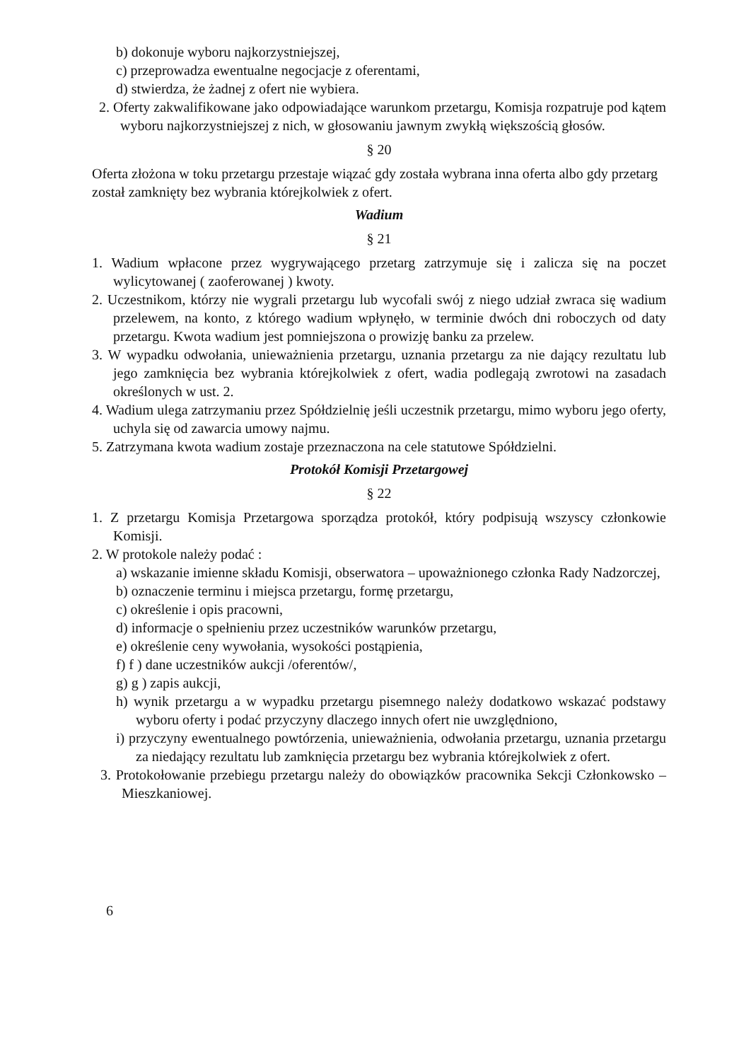b) dokonuje wyboru najkorzystniejszej,
c) przeprowadza ewentualne negocjacje z oferentami,
d) stwierdza, że żadnej z ofert nie wybiera.
2. Oferty zakwalifikowane jako odpowiadające warunkom przetargu, Komisja rozpatruje pod kątem wyboru najkorzystniejszej z nich, w głosowaniu jawnym zwykłą większością głosów.
§ 20
Oferta złożona w toku przetargu przestaje wiązać gdy została wybrana inna oferta albo gdy przetarg został zamknięty bez wybrania którejkolwiek z ofert.
Wadium
§ 21
1. Wadium wpłacone przez wygrywającego przetarg zatrzymuje się i zalicza się na poczet wylicytowanej ( zaoferowanej ) kwoty.
2. Uczestnikom, którzy nie wygrali przetargu lub wycofali swój z niego udział zwraca się wadium przelewem, na konto, z którego wadium wpłynęło, w terminie dwóch dni roboczych od daty przetargu. Kwota wadium jest pomniejszona o prowizję banku za przelew.
3. W wypadku odwołania, unieważnienia przetargu, uznania przetargu za nie dający rezultatu lub jego zamknięcia bez wybrania którejkolwiek z ofert, wadia podlegają zwrotowi na zasadach określonych w ust. 2.
4. Wadium ulega zatrzymaniu przez Spółdzielnię jeśli uczestnik przetargu, mimo wyboru jego oferty, uchyla się od zawarcia umowy najmu.
5. Zatrzymana kwota wadium zostaje przeznaczona na cele statutowe Spółdzielni.
Protokół Komisji Przetargowej
§ 22
1. Z przetargu Komisja Przetargowa sporządza protokół, który podpisują wszyscy członkowie Komisji.
2. W protokole należy podać :
a) wskazanie imienne składu Komisji, obserwatora – upoważnionego członka Rady Nadzorczej,
b) oznaczenie terminu i miejsca przetargu, formę przetargu,
c) określenie i opis pracowni,
d) informacje o spełnieniu przez uczestników warunków przetargu,
e) określenie ceny wywołania, wysokości postąpienia,
f) f ) dane uczestników aukcji /oferentów/,
g) g ) zapis aukcji,
h) wynik przetargu a w wypadku przetargu pisemnego należy dodatkowo wskazać podstawy wyboru oferty i podać przyczyny dlaczego innych ofert nie uwzględniono,
i) przyczyny ewentualnego powtórzenia, unieważnienia, odwołania przetargu, uznania przetargu za niedający rezultatu lub zamknięcia przetargu bez wybrania którejkolwiek z ofert.
3. Protokołowanie przebiegu przetargu należy do obowiązków pracownika Sekcji Członkowsko – Mieszkaniowej.
6